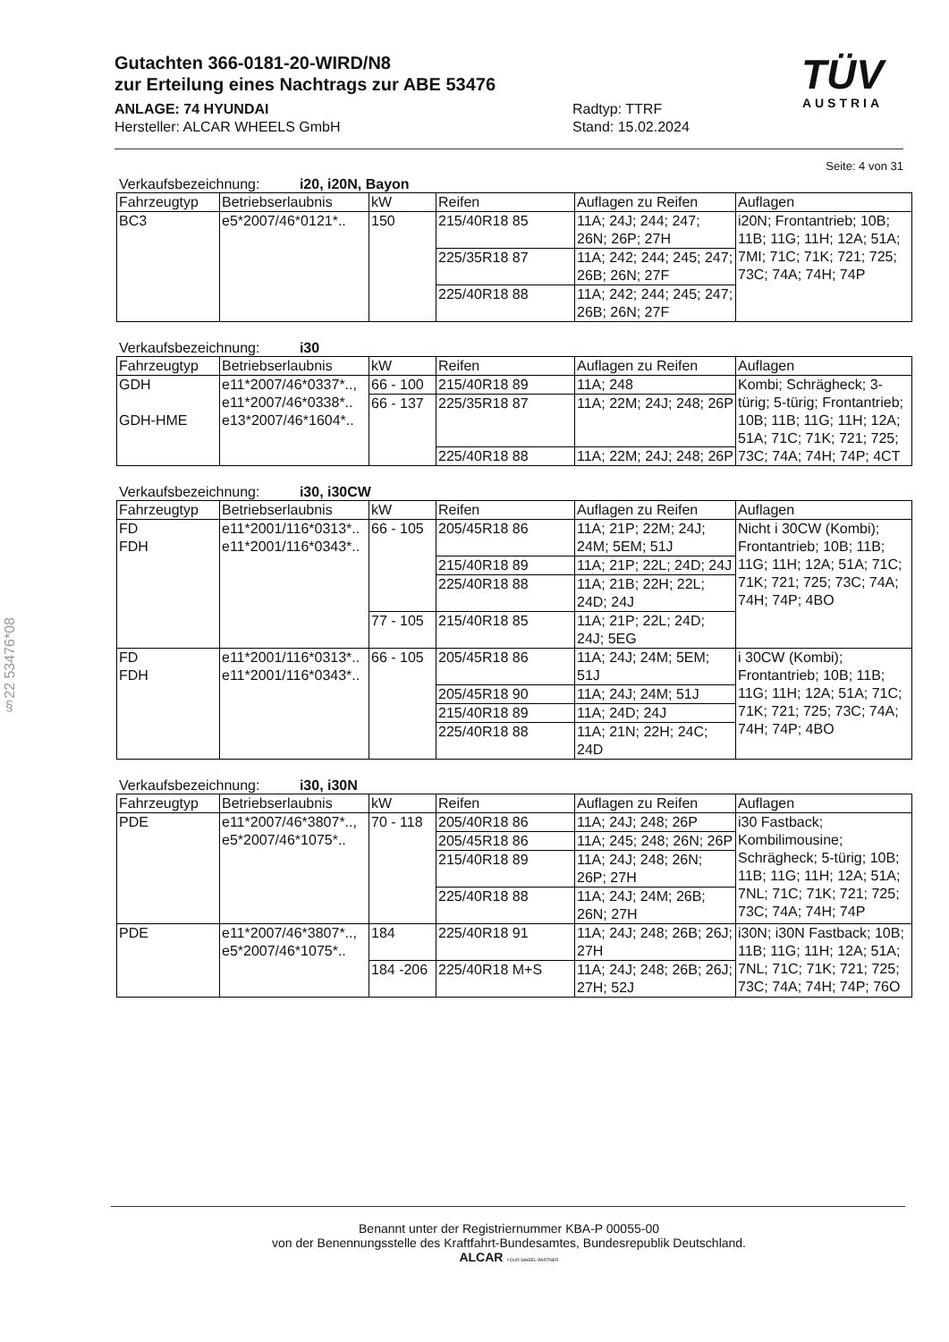Gutachten 366-0181-20-WIRD/N8
zur Erteilung eines Nachtrags zur ABE 53476
ANLAGE: 74 HYUNDAI
Hersteller: ALCAR WHEELS GmbH
Radtyp: TTRF
Stand: 15.02.2024
TÜV
AUSTRIA
§22 53476*08
Seite: 4 von 31
Verkaufsbezeichnung: i20, i20N, Bayon
| Fahrzeugtyp | Betriebserlaubnis | kW | Reifen | Auflagen zu Reifen | Auflagen |
| --- | --- | --- | --- | --- | --- |
| BC3 | e5*2007/46*0121*.. | 150 | 215/40R18 85 | 11A; 24J; 244; 247; 26N; 26P; 27H | i20N; Frontantrieb; 10B; 11B; 11G; 11H; 12A; 51A; 7MI; 71C; 71K; 721; 725; 73C; 74A; 74H; 74P |
| | | | 225/35R18 87 | 11A; 242; 244; 245; 247; 26B; 26N; 27F | |
| | | | 225/40R18 88 | 11A; 242; 244; 245; 247; 26B; 26N; 27F | |
Verkaufsbezeichnung: i30
| Fahrzeugtyp | Betriebserlaubnis | kW | Reifen | Auflagen zu Reifen | Auflagen |
| --- | --- | --- | --- | --- | --- |
| GDH GDH-HME | e11*2007/46*0337*.., e11*2007/46*0338*.. e13*2007/46*1604*.. | 66 - 100 | 215/40R18 89 | 11A; 248 | Kombi; Schrägheck; 3-türig; 5-türig; Frontantrieb; 10B; 11B; 11G; 11H; 12A; 51A; 71C; 71K; 721; 725; 73C; 74A; 74H; 74P; 4CT |
| | | 66 - 137 | 225/35R18 87 | 11A; 22M; 24J; 248; 26P | |
| | | | 225/40R18 88 | 11A; 22M; 24J; 248; 26P | |
Verkaufsbezeichnung: i30, i30CW
| Fahrzeugtyp | Betriebserlaubnis | kW | Reifen | Auflagen zu Reifen | Auflagen |
| --- | --- | --- | --- | --- | --- |
| FD FDH | e11*2001/116*0313*.. e11*2001/116*0343*.. | 66 - 105 | 205/45R18 86 | 11A; 21P; 22M; 24J; 24M; 5EM; 51J | Nicht i 30CW (Kombi); Frontantrieb; 10B; 11B; 11G; 11H; 12A; 51A; 71C; 71K; 721; 725; 73C; 74A; 74H; 74P; 4BO |
| | | | 215/40R18 89 | 11A; 21P; 22L; 24D; 24J | |
| | | | 225/40R18 88 | 11A; 21B; 22H; 22L; 24D; 24J | |
| | | 77 - 105 | 215/40R18 85 | 11A; 21P; 22L; 24D; 24J; 5EG | |
| FD FDH | e11*2001/116*0313*.. e11*2001/116*0343*.. | 66 - 105 | 205/45R18 86 | 11A; 24J; 24M; 5EM; 51J | i 30CW (Kombi); Frontantrieb; 10B; 11B; 11G; 11H; 12A; 51A; 71C; 71K; 721; 725; 73C; 74A; 74H; 74P; 4BO |
| | | | 205/45R18 90 | 11A; 24J; 24M; 51J | |
| | | | 215/40R18 89 | 11A; 24D; 24J | |
| | | | 225/40R18 88 | 11A; 21N; 22H; 24C; 24D | |
Verkaufsbezeichnung: i30, i30N
| Fahrzeugtyp | Betriebserlaubnis | kW | Reifen | Auflagen zu Reifen | Auflagen |
| --- | --- | --- | --- | --- | --- |
| PDE | e11*2007/46*3807*.., e5*2007/46*1075*.. | 70 - 118 | 205/40R18 86 | 11A; 24J; 248; 26P | i30 Fastback; Kombilimousine; Schrägheck; 5-türig; 10B; 11B; 11G; 11H; 12A; 51A; 7NL; 71C; 71K; 721; 725; 73C; 74A; 74H; 74P |
| | | | 205/45R18 86 | 11A; 245; 248; 26N; 26P | |
| | | | 215/40R18 89 | 11A; 24J; 248; 26N; 26P; 27H | |
| | | | 225/40R18 88 | 11A; 24J; 24M; 26B; 26N; 27H | |
| PDE | e11*2007/46*3807*.., e5*2007/46*1075*.. | 184 | 225/40R18 91 | 11A; 24J; 248; 26B; 26J; 27H | i30N; i30N Fastback; 10B; 11B; 11G; 11H; 12A; 51A; 7NL; 71C; 71K; 721; 725; 73C; 74A; 74H; 74P; 76O |
| | | 184 -206 | 225/40R18 M+S | 11A; 24J; 248; 26B; 26J; 27H; 52J | |
Benannt unter der Registriernummer KBA-P 00055-00
von der Benennungsstelle des Kraftfahrt-Bundesamtes, Bundesrepublik Deutschland.
ALCAR YOUR WHEEL PARTNER